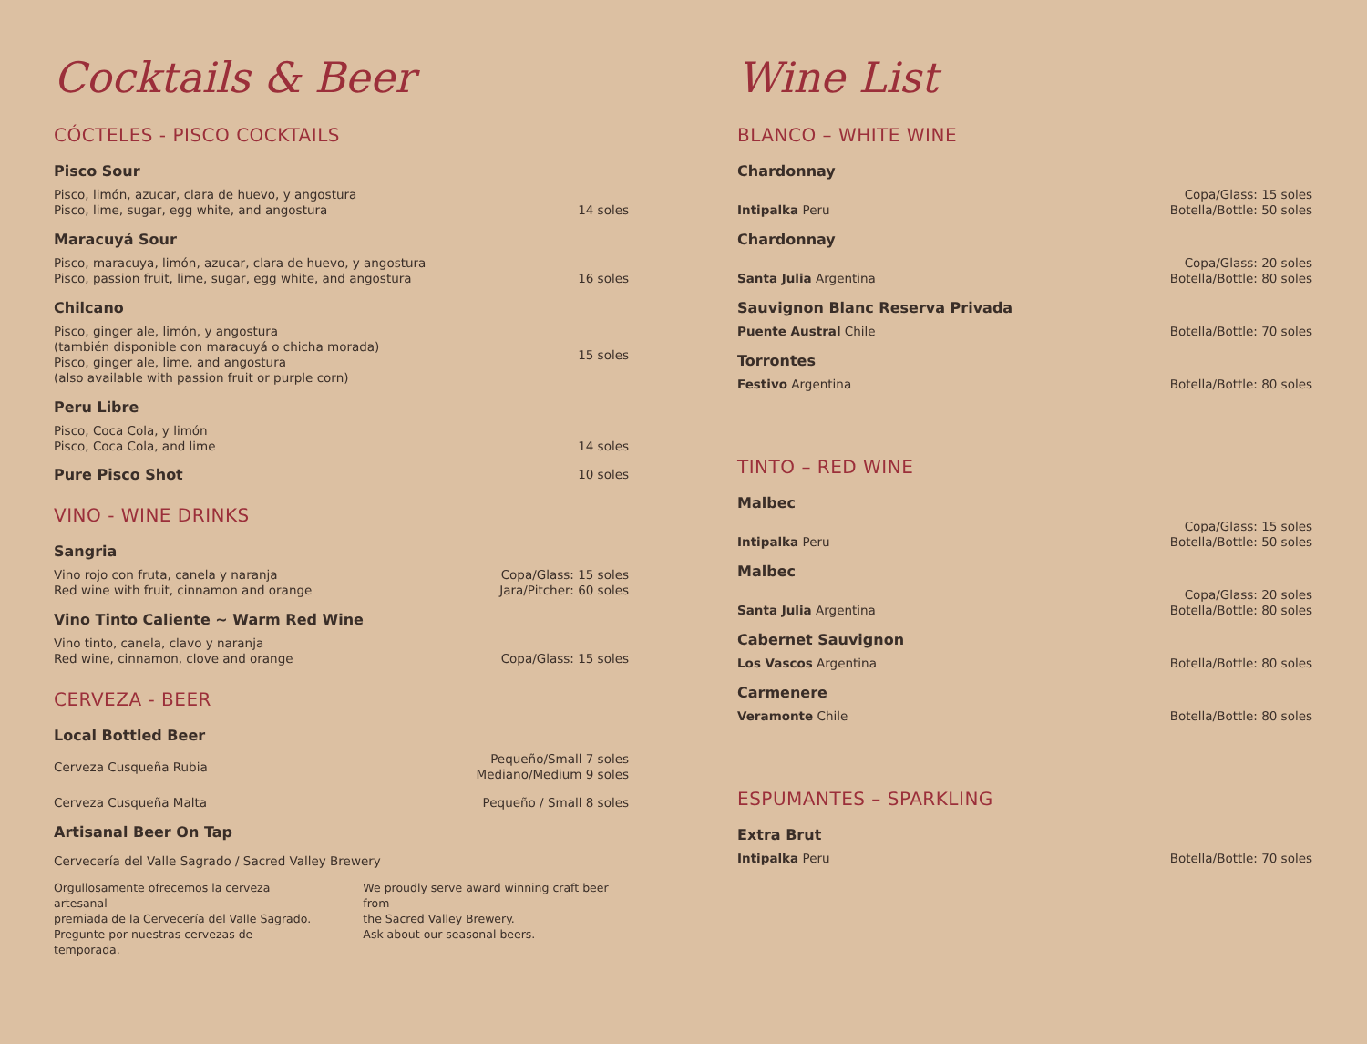Cocktails & Beer
CÓCTELES - PISCO COCKTAILS
Pisco Sour
Pisco, limón, azucar, clara de huevo, y angostura
Pisco, lime, sugar, egg white, and angostura
14 soles
Maracuyá Sour
Pisco, maracuya, limón, azucar, clara de huevo, y angostura
Pisco, passion fruit, lime, sugar, egg white, and angostura
16 soles
Chilcano
Pisco, ginger ale, limón, y angostura
(también disponible con maracuyá o chicha morada)
Pisco, ginger ale, lime, and angostura
(also available with passion fruit or purple corn)
15 soles
Peru Libre
Pisco, Coca Cola, y limón
Pisco, Coca Cola, and lime
14 soles
Pure Pisco Shot
10 soles
VINO - WINE DRINKS
Sangria
Vino rojo con fruta, canela y naranja
Red wine with fruit, cinnamon and orange
Copa/Glass: 15 soles
Jara/Pitcher: 60 soles
Vino Tinto Caliente ~ Warm Red Wine
Vino tinto, canela, clavo y naranja
Red wine, cinnamon, clove and orange
Copa/Glass: 15 soles
CERVEZA - BEER
Local Bottled Beer
Cerveza Cusqueña Rubia
Pequeño/Small 7 soles
Mediano/Medium 9 soles
Cerveza Cusqueña Malta
Pequeño / Small 8 soles
Artisanal Beer On Tap
Cervecería del Valle Sagrado / Sacred Valley Brewery
Orgullosamente ofrecemos la cerveza artesanal
premiada de la Cervecería del Valle Sagrado.
Pregunte por nuestras cervezas de temporada.
We proudly serve award winning craft beer from
the Sacred Valley Brewery.
Ask about our seasonal beers.
Wine List
BLANCO – WHITE WINE
Chardonnay
Intipalka Peru
Copa/Glass: 15 soles
Botella/Bottle: 50 soles
Chardonnay
Santa Julia Argentina
Copa/Glass: 20 soles
Botella/Bottle: 80 soles
Sauvignon Blanc Reserva Privada
Puente Austral Chile
Botella/Bottle: 70 soles
Torrontes
Festivo Argentina
Botella/Bottle: 80 soles
TINTO – RED WINE
Malbec
Intipalka Peru
Copa/Glass: 15 soles
Botella/Bottle: 50 soles
Malbec
Santa Julia Argentina
Copa/Glass: 20 soles
Botella/Bottle: 80 soles
Cabernet Sauvignon
Los Vascos Argentina
Botella/Bottle: 80 soles
Carmenere
Veramonte Chile
Botella/Bottle: 80 soles
ESPUMANTES – SPARKLING
Extra Brut
Intipalka Peru
Botella/Bottle: 70 soles